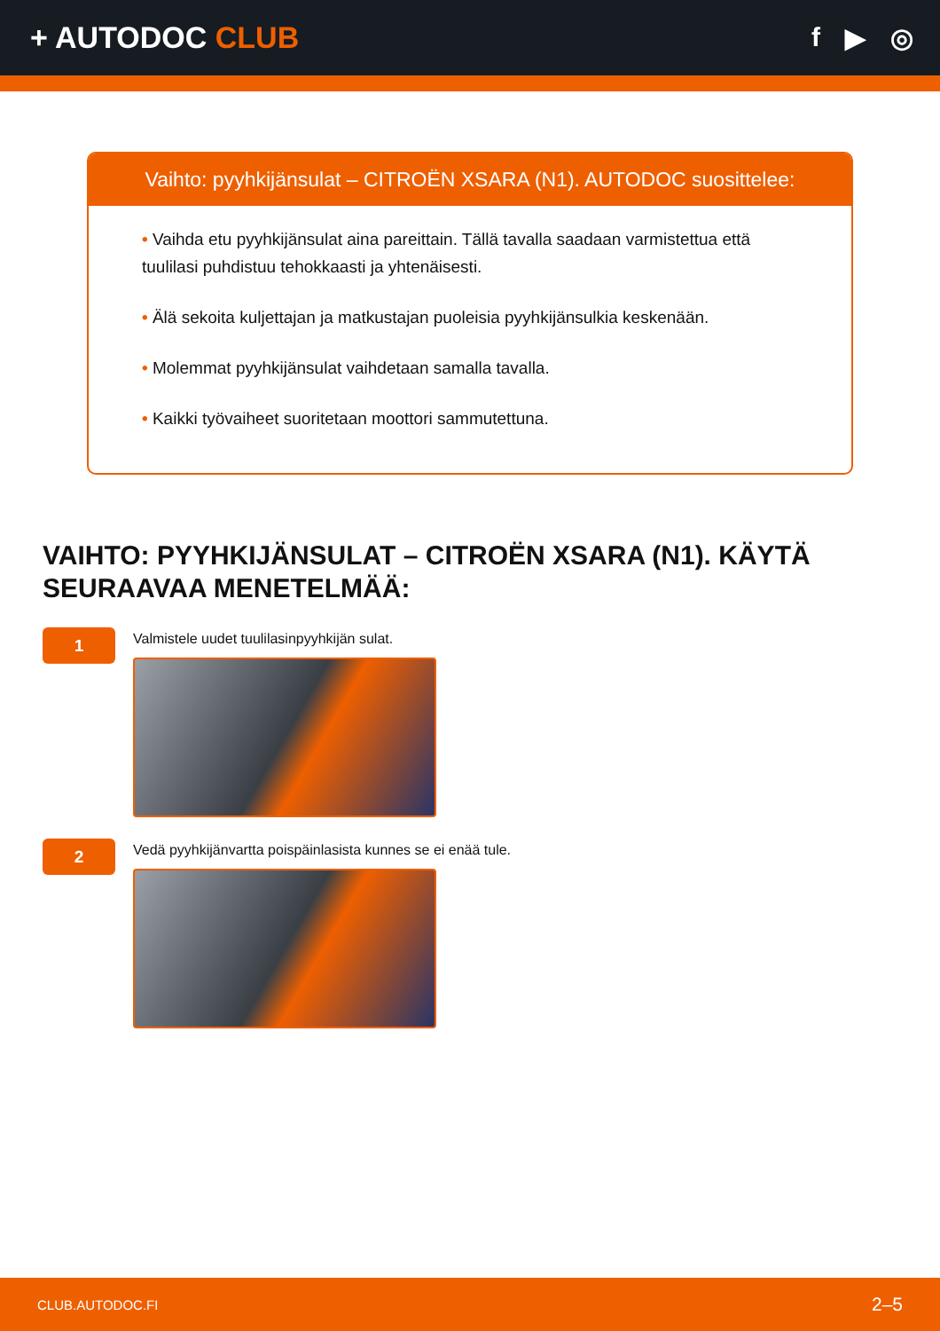+ AUTODOC CLUB f ▶ ◎
Vaihto: pyyhkijänsulat – CITROËN XSARA (N1). AUTODOC suosittelee:
• Vaihda etu pyyhkijänsulat aina pareittain. Tällä tavalla saadaan varmistettua että tuulilasi puhdistuu tehokkaasti ja yhtenäisesti.
• Älä sekoita kuljettajan ja matkustajan puoleisia pyyhkijänsulkia keskenään.
• Molemmat pyyhkijänsulat vaihdetaan samalla tavalla.
• Kaikki työvaiheet suoritetaan moottori sammutettuna.
VAIHTO: PYYHKIJÄNSULAT – CITROËN XSARA (N1). KÄYTÄ SEURAAVAA MENETELMÄÄ:
1
Valmistele uudet tuulilasinpyyhkijän sulat.
2
Vedä pyyhkijänvartta poispäinlasista kunnes se ei enää tule.
CLUB.AUTODOC.FI 2–5